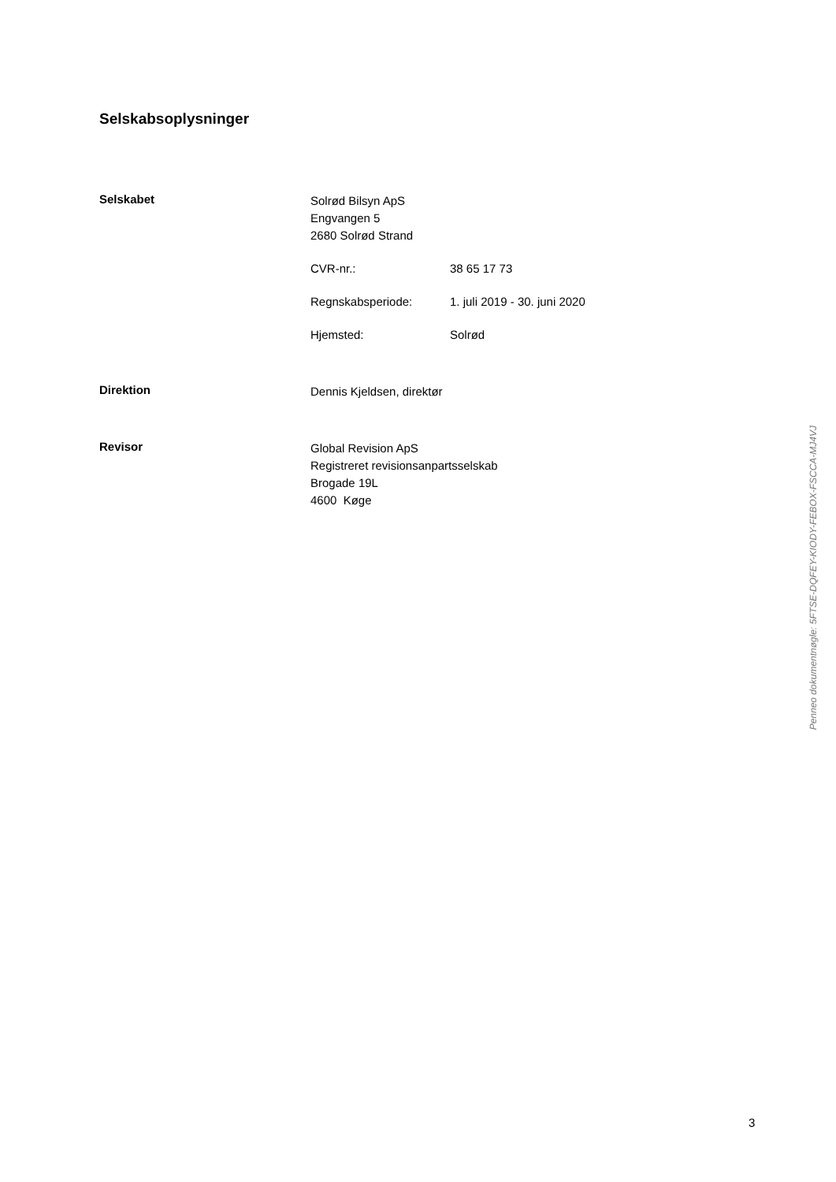Selskabsoplysninger
Selskabet
Solrød Bilsyn ApS
Engvangen 5
2680 Solrød Strand
CVR-nr.: 38 65 17 73
Regnskabsperiode: 1. juli 2019 - 30. juni 2020
Hjemsted: Solrød
Direktion
Dennis Kjeldsen, direktør
Revisor
Global Revision ApS
Registreret revisionsanpartsselskab
Brogade 19L
4600 Køge
Penneo dokumentnøgle: 5FTSE-DQFEY-KIODY-FEBOX-FSCCA-MJ4VJ
3